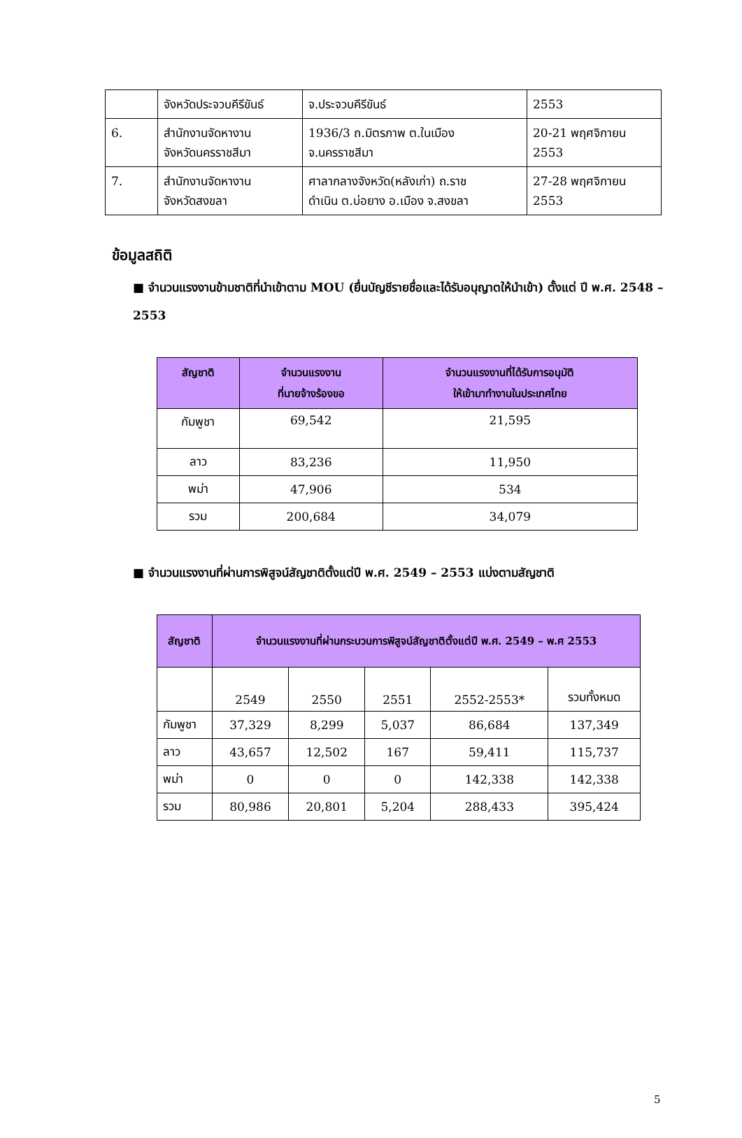| | จังหวัดประจวบคีรีขันธ์ | จ.ประจวบคีรีขันธ์ | 2553 |
| 6. | สำนักงานจัดหางาน จังหวัดนครราชสีมา | 1936/3 ถ.มิตรภาพ ต.ในเมือง จ.นครราชสีมา | 20-21 พฤศจิกายน 2553 |
| 7. | สำนักงานจัดหางาน จังหวัดสงขลา | ศาลากลางจังหวัด(หลังเก่า) ถ.ราช ดำเนิน ต.บ่อยาง อ.เมือง จ.สงขลา | 27-28 พฤศจิกายน 2553 |
ข้อมูลสถิติ
■ จำนวนแรงงานข้ามชาติที่นำเข้าตาม MOU (ยื่นบัญชีรายชื่อและได้รับอนุญาตให้นำเข้า) ตั้งแต่ ปี พ.ศ. 2548 – 2553
| สัญชาติ | จำนวนแรงงาน ที่นายจ้างร้องขอ | จำนวนแรงงานที่ได้รับการอนุมัติ ให้เข้ามาทำงานในประเทศไทย |
| --- | --- | --- |
| กัมพูชา | 69,542 | 21,595 |
| ลาว | 83,236 | 11,950 |
| พม่า | 47,906 | 534 |
| รวม | 200,684 | 34,079 |
■ จำนวนแรงงานที่ผ่านการพิสูจน์สัญชาติตั้งแต่ปี พ.ศ. 2549 – 2553 แบ่งตามสัญชาติ
| สัญชาติ | จำนวนแรงงานที่ผ่านกระบวนการพิสูจน์สัญชาติตั้งแต่ปี พ.ศ. 2549 – พ.ศ 2553 | | | | |
| --- | --- | --- | --- | --- | --- |
| | 2549 | 2550 | 2551 | 2552-2553* | รวมทั้งหมด |
| กัมพูชา | 37,329 | 8,299 | 5,037 | 86,684 | 137,349 |
| ลาว | 43,657 | 12,502 | 167 | 59,411 | 115,737 |
| พม่า | 0 | 0 | 0 | 142,338 | 142,338 |
| รวม | 80,986 | 20,801 | 5,204 | 288,433 | 395,424 |
5